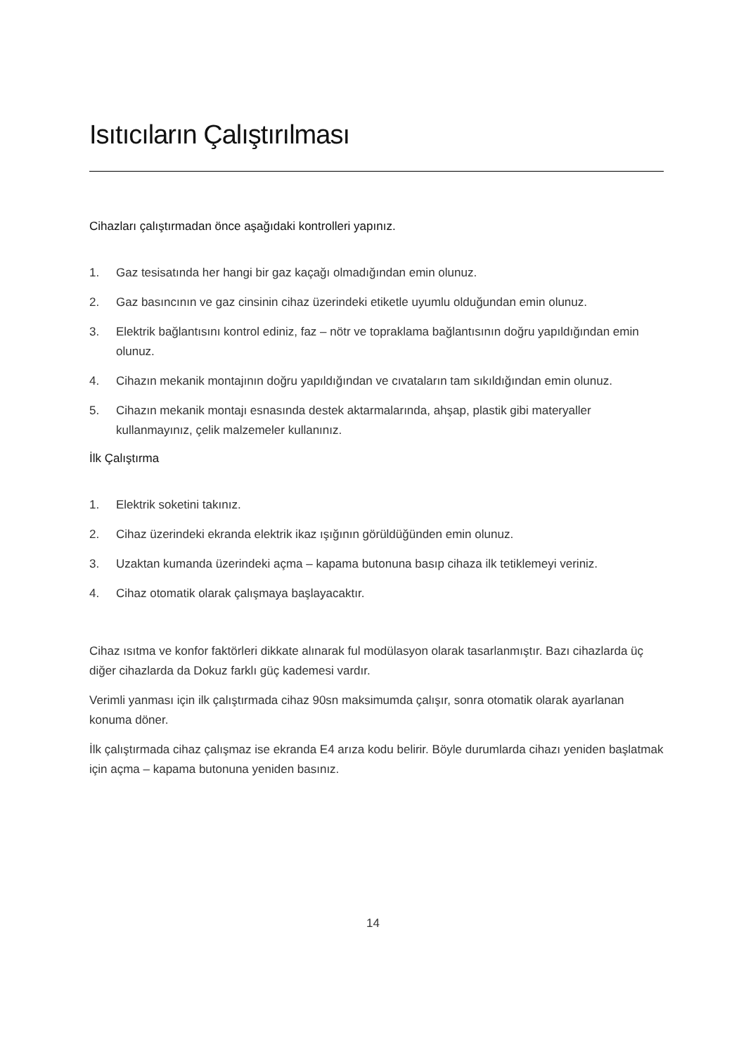Isıtıcıların Çalıştırılması
Cihazları çalıştırmadan önce aşağıdaki kontrolleri yapınız.
1. Gaz tesisatında her hangi bir gaz kaçağı olmadığından emin olunuz.
2. Gaz basıncının ve gaz cinsinin cihaz üzerindeki etiketle uyumlu olduğundan emin olunuz.
3. Elektrik bağlantısını kontrol ediniz, faz – nötr ve topraklama bağlantısının doğru yapıldığından emin olunuz.
4. Cihazın mekanik montajının doğru yapıldığından ve cıvataların tam sıkıldığından emin olunuz.
5. Cihazın mekanik montajı esnasında destek aktarmalarında, ahşap, plastik gibi materyaller kullanmayınız, çelik malzemeler kullanınız.
İlk Çalıştırma
1. Elektrik soketini takınız.
2. Cihaz üzerindeki ekranda elektrik ikaz ışığının görüldüğünden emin olunuz.
3. Uzaktan kumanda üzerindeki açma – kapama butonuna basıp cihaza ilk tetiklemeyi veriniz.
4. Cihaz otomatik olarak çalışmaya başlayacaktır.
Cihaz ısıtma ve konfor faktörleri dikkate alınarak ful modülasyon olarak tasarlanmıştır. Bazı cihazlarda üç diğer cihazlarda da Dokuz farklı güç kademesi vardır.
Verimli yanması için ilk çalıştırmada cihaz 90sn maksimumda çalışır, sonra otomatik olarak ayarlanan konuma döner.
İlk çalıştırmada cihaz çalışmaz ise ekranda E4 arıza kodu belirir. Böyle durumlarda cihazı yeniden başlatmak için açma – kapama butonuna yeniden basınız.
14